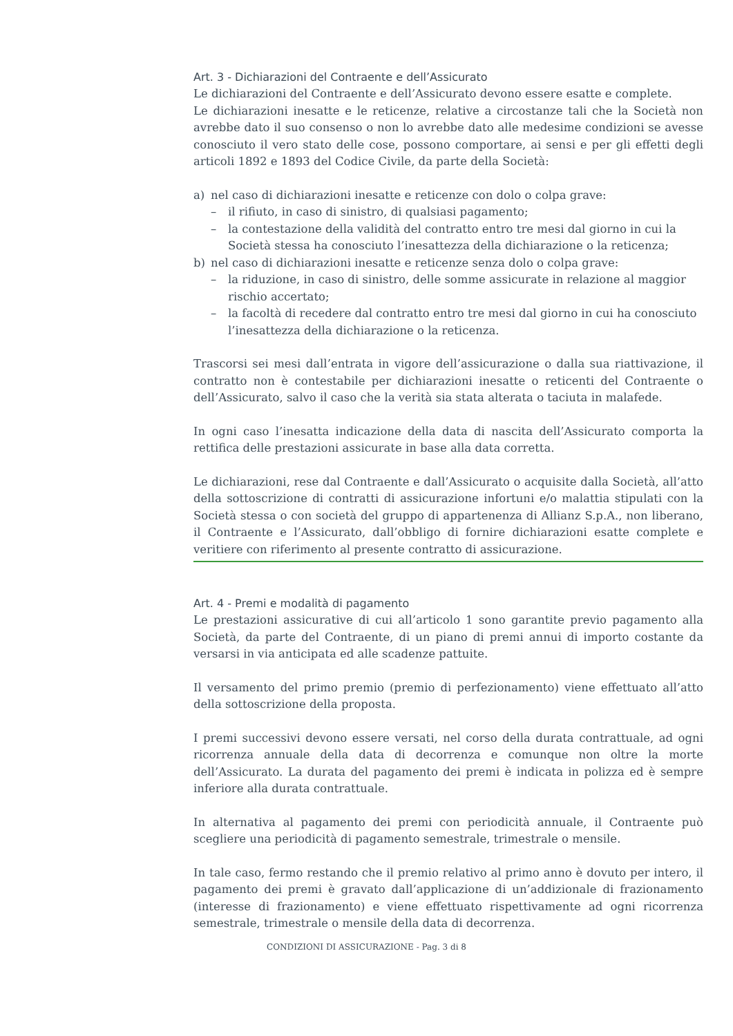Art. 3 - Dichiarazioni del Contraente e dell’Assicurato
Le dichiarazioni del Contraente e dell’Assicurato devono essere esatte e complete.
Le dichiarazioni inesatte e le reticenze, relative a circostanze tali che la Società non avrebbe dato il suo consenso o non lo avrebbe dato alle medesime condizioni se avesse conosciuto il vero stato delle cose, possono comportare, ai sensi e per gli effetti degli articoli 1892 e 1893 del Codice Civile, da parte della Società:
a) nel caso di dichiarazioni inesatte e reticenze con dolo o colpa grave:
– il rifiuto, in caso di sinistro, di qualsiasi pagamento;
– la contestazione della validità del contratto entro tre mesi dal giorno in cui la Società stessa ha conosciuto l’inesattezza della dichiarazione o la reticenza;
b) nel caso di dichiarazioni inesatte e reticenze senza dolo o colpa grave:
– la riduzione, in caso di sinistro, delle somme assicurate in relazione al maggior rischio accertato;
– la facoltà di recedere dal contratto entro tre mesi dal giorno in cui ha conosciuto l’inesattezza della dichiarazione o la reticenza.
Trascorsi sei mesi dall’entrata in vigore dell’assicurazione o dalla sua riattivazione, il contratto non è contestabile per dichiarazioni inesatte o reticenti del Contraente o dell’Assicurato, salvo il caso che la verità sia stata alterata o taciuta in malafede.
In ogni caso l’inesatta indicazione della data di nascita dell’Assicurato comporta la rettifica delle prestazioni assicurate in base alla data corretta.
Le dichiarazioni, rese dal Contraente e dall’Assicurato o acquisite dalla Società, all’atto della sottoscrizione di contratti di assicurazione infortuni e/o malattia stipulati con la Società stessa o con società del gruppo di appartenenza di Allianz S.p.A., non liberano, il Contraente e l’Assicurato, dall’obbligo di fornire dichiarazioni esatte complete e veritiere con riferimento al presente contratto di assicurazione.
Art. 4 - Premi e modalità di pagamento
Le prestazioni assicurative di cui all’articolo 1 sono garantite previo pagamento alla Società, da parte del Contraente, di un piano di premi annui di importo costante da versarsi in via anticipata ed alle scadenze pattuite.
Il versamento del primo premio (premio di perfezionamento) viene effettuato all’atto della sottoscrizione della proposta.
I premi successivi devono essere versati, nel corso della durata contrattuale, ad ogni ricorrenza annuale della data di decorrenza e comunque non oltre la morte dell’Assicurato. La durata del pagamento dei premi è indicata in polizza ed è sempre inferiore alla durata contrattuale.
In alternativa al pagamento dei premi con periodicità annuale, il Contraente può scegliere una periodicità di pagamento semestrale, trimestrale o mensile.
In tale caso, fermo restando che il premio relativo al primo anno è dovuto per intero, il pagamento dei premi è gravato dall’applicazione di un’addizionale di frazionamento (interesse di frazionamento) e viene effettuato rispettivamente ad ogni ricorrenza semestrale, trimestrale o mensile della data di decorrenza.
CONDIZIONI DI ASSICURAZIONE - Pag. 3 di 8